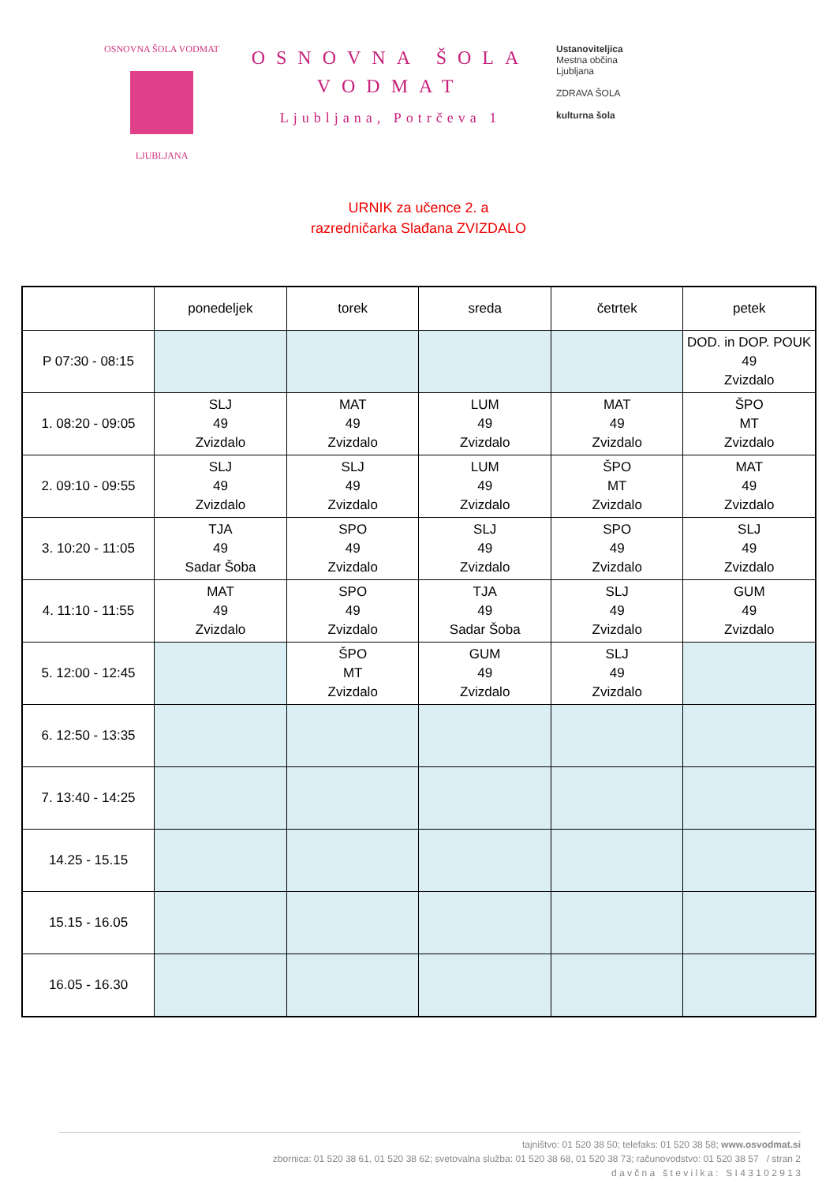OSNOVNA ŠOLA VODMAT
LJUBLJANA
OSNOVNA ŠOLA
VODMAT
Ljubljana, Potrčeva 1
Ustanoviteljica
Mestna občina
Ljubljana
ZDRAVA ŠOLA
kulturna šola
URNIK za učence 2. a
razredničarka Slađana ZVIZDALO
| | ponedeljek | torek | sreda | četrtek | petek |
| --- | --- | --- | --- | --- | --- |
| P 07:30 - 08:15 | | | | | DOD. in DOP. POUK 49 Zvizdalo |
| 1. 08:20 - 09:05 | SLJ 49 Zvizdalo | MAT 49 Zvizdalo | LUM 49 Zvizdalo | MAT 49 Zvizdalo | ŠPO MT Zvizdalo |
| 2. 09:10 - 09:55 | SLJ 49 Zvizdalo | SLJ 49 Zvizdalo | LUM 49 Zvizdalo | ŠPO MT Zvizdalo | MAT 49 Zvizdalo |
| 3. 10:20 - 11:05 | TJA 49 Sadar Šoba | SPO 49 Zvizdalo | SLJ 49 Zvizdalo | SPO 49 Zvizdalo | SLJ 49 Zvizdalo |
| 4. 11:10 - 11:55 | MAT 49 Zvizdalo | SPO 49 Zvizdalo | TJA 49 Sadar Šoba | SLJ 49 Zvizdalo | GUM 49 Zvizdalo |
| 5. 12:00 - 12:45 | | ŠPO MT Zvizdalo | GUM 49 Zvizdalo | SLJ 49 Zvizdalo | |
| 6. 12:50 - 13:35 | | | | | |
| 7. 13:40 - 14:25 | | | | | |
| 14.25 - 15.15 | | | | | |
| 15.15 - 16.05 | | | | | |
| 16.05 - 16.30 | | | | | |
tajništvo: 01 520 38 50; telefaks: 01 520 38 58; www.osvodmat.si
zbornica: 01 520 38 61, 01 520 38 62; svetovalna služba: 01 520 38 68, 01 520 38 73; računovodstvo: 01 520 38 57 / stran 2
d a v č n a š t e v i l k a : S I 4 3 1 0 2 9 1 3